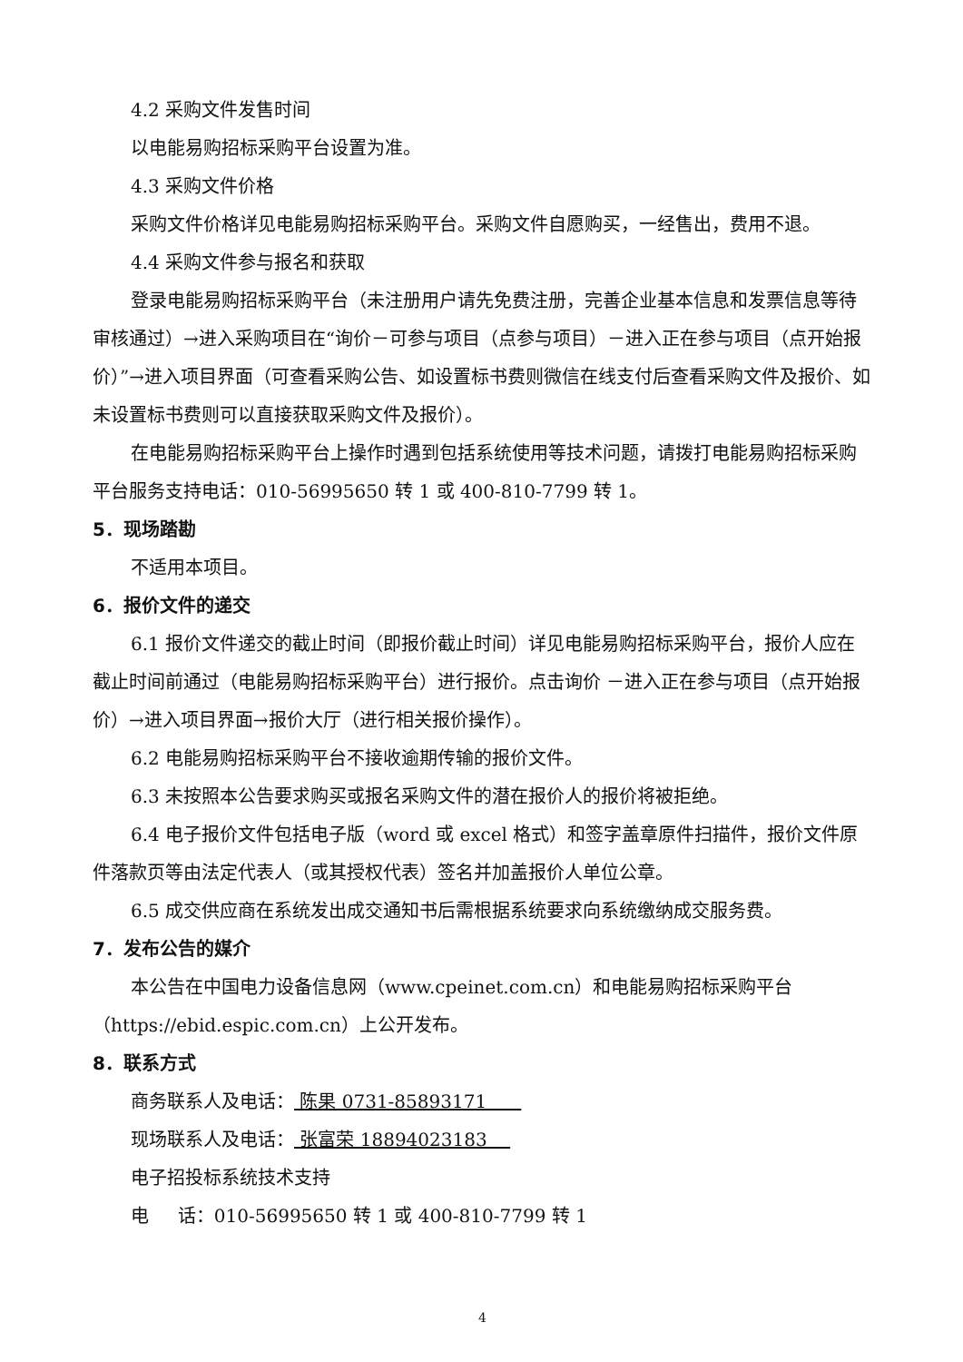4.2 采购文件发售时间
以电能易购招标采购平台设置为准。
4.3 采购文件价格
采购文件价格详见电能易购招标采购平台。采购文件自愿购买，一经售出，费用不退。
4.4 采购文件参与报名和获取
登录电能易购招标采购平台（未注册用户请先免费注册，完善企业基本信息和发票信息等待审核通过）→进入采购项目在“询价－可参与项目（点参与项目）－进入正在参与项目（点开始报价）”→进入项目界面（可查看采购公告、如设置标书费则微信在线支付后查看采购文件及报价、如未设置标书费则可以直接获取采购文件及报价）。
在电能易购招标采购平台上操作时遇到包括系统使用等技术问题，请拨打电能易购招标采购平台服务支持电话：010-56995650 转 1 或 400-810-7799 转 1。
5．现场踏勘
不适用本项目。
6．报价文件的递交
6.1 报价文件递交的截止时间（即报价截止时间）详见电能易购招标采购平台，报价人应在截止时间前通过（电能易购招标采购平台）进行报价。点击询价 －进入正在参与项目（点开始报价）→进入项目界面→报价大厅（进行相关报价操作）。
6.2 电能易购招标采购平台不接收逾期传输的报价文件。
6.3 未按照本公告要求购买或报名采购文件的潜在报价人的报价将被拒绝。
6.4 电子报价文件包括电子版（word 或 excel 格式）和签字盖章原件扫描件，报价文件原件落款页等由法定代表人（或其授权代表）签名并加盖报价人单位公章。
6.5 成交供应商在系统发出成交通知书后需根据系统要求向系统缴纳成交服务费。
7．发布公告的媒介
本公告在中国电力设备信息网（www.cpeinet.com.cn）和电能易购招标采购平台（https://ebid.espic.com.cn）上公开发布。
8．联系方式
商务联系人及电话： 陈果 0731-85893171
现场联系人及电话： 张富荣 18894023183
电子招投标系统技术支持
电 话：010-56995650 转 1 或 400-810-7799 转 1
4